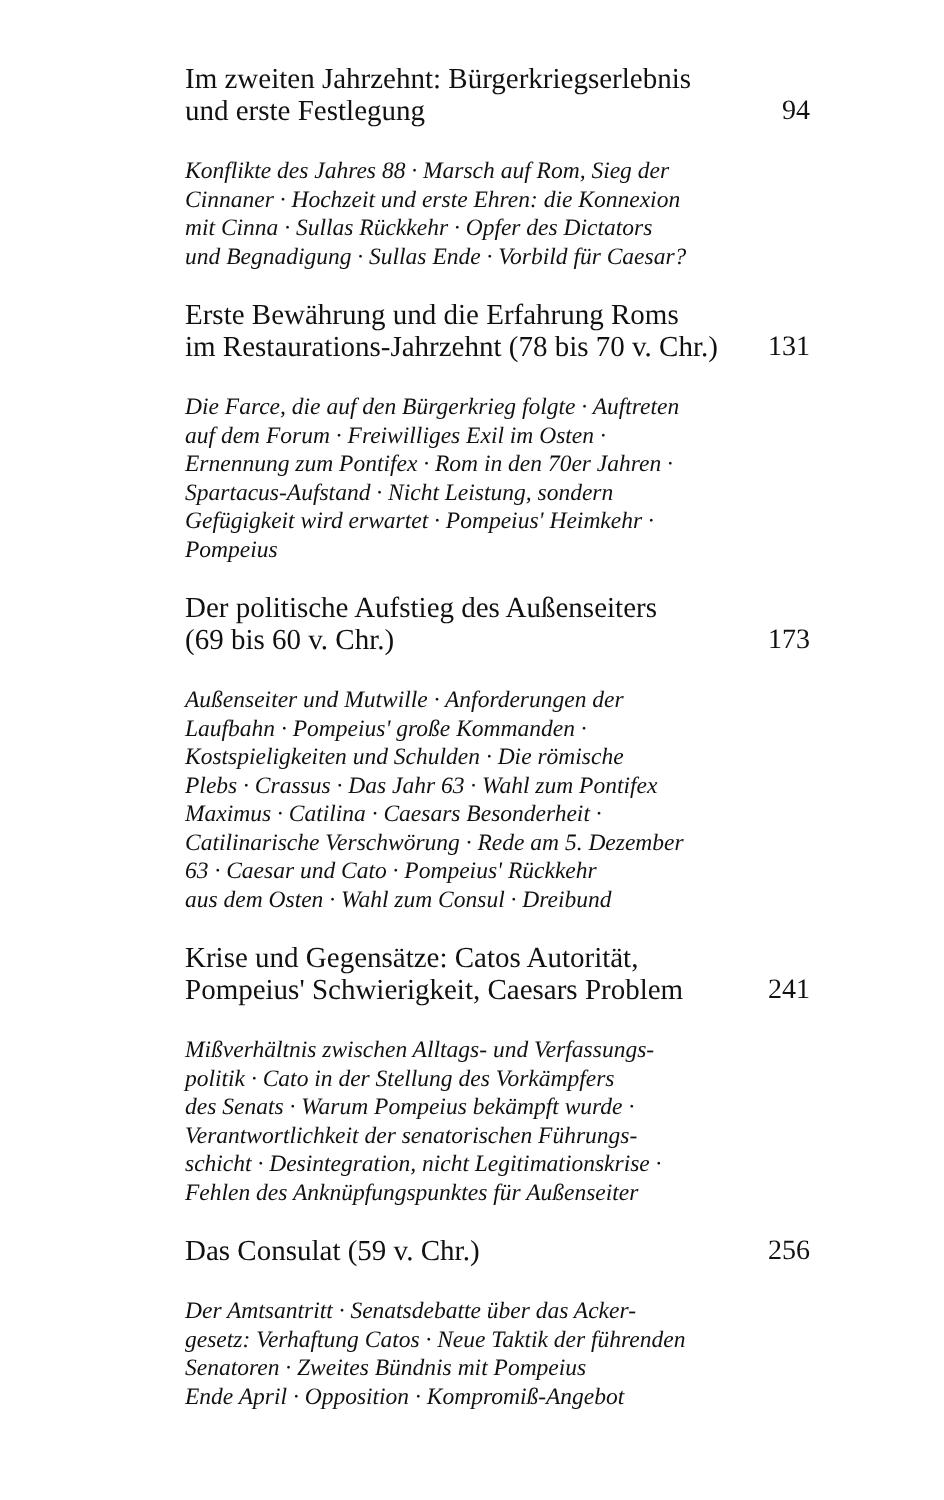Im zweiten Jahrzehnt: Bürgerkriegserlebnis
und erste Festlegung 94
Konflikte des Jahres 88 · Marsch auf Rom, Sieg der
Cinnaner · Hochzeit und erste Ehren: die Konnexion
mit Cinna · Sullas Rückkehr · Opfer des Dictators
und Begnadigung · Sullas Ende · Vorbild für Caesar?
Erste Bewährung und die Erfahrung Roms
im Restaurations-Jahrzehnt (78 bis 70 v. Chr.) 131
Die Farce, die auf den Bürgerkrieg folgte · Auftreten
auf dem Forum · Freiwilliges Exil im Osten ·
Ernennung zum Pontifex · Rom in den 70er Jahren ·
Spartacus-Aufstand · Nicht Leistung, sondern
Gefügigkeit wird erwartet · Pompeius' Heimkehr ·
Pompeius
Der politische Aufstieg des Außenseiters
(69 bis 60 v. Chr.) 173
Außenseiter und Mutwille · Anforderungen der
Laufbahn · Pompeius' große Kommanden ·
Kostspieligkeiten und Schulden · Die römische
Plebs · Crassus · Das Jahr 63 · Wahl zum Pontifex
Maximus · Catilina · Caesars Besonderheit ·
Catilinarische Verschwörung · Rede am 5. Dezember
63 · Caesar und Cato · Pompeius' Rückkehr
aus dem Osten · Wahl zum Consul · Dreibund
Krise und Gegensätze: Catos Autorität,
Pompeius' Schwierigkeit, Caesars Problem 241
Mißverhältnis zwischen Alltags- und Verfassungs-
politik · Cato in der Stellung des Vorkämpfers
des Senats · Warum Pompeius bekämpft wurde ·
Verantwortlichkeit der senatorischen Führungs-
schicht · Desintegration, nicht Legitimationskrise ·
Fehlen des Anknüpfungspunktes für Außenseiter
Das Consulat (59 v. Chr.) 256
Der Amtsantritt · Senatsdebatte über das Acker-
gesetz: Verhaftung Catos · Neue Taktik der führenden
Senatoren · Zweites Bündnis mit Pompeius
Ende April · Opposition · Kompromiß-Angebot